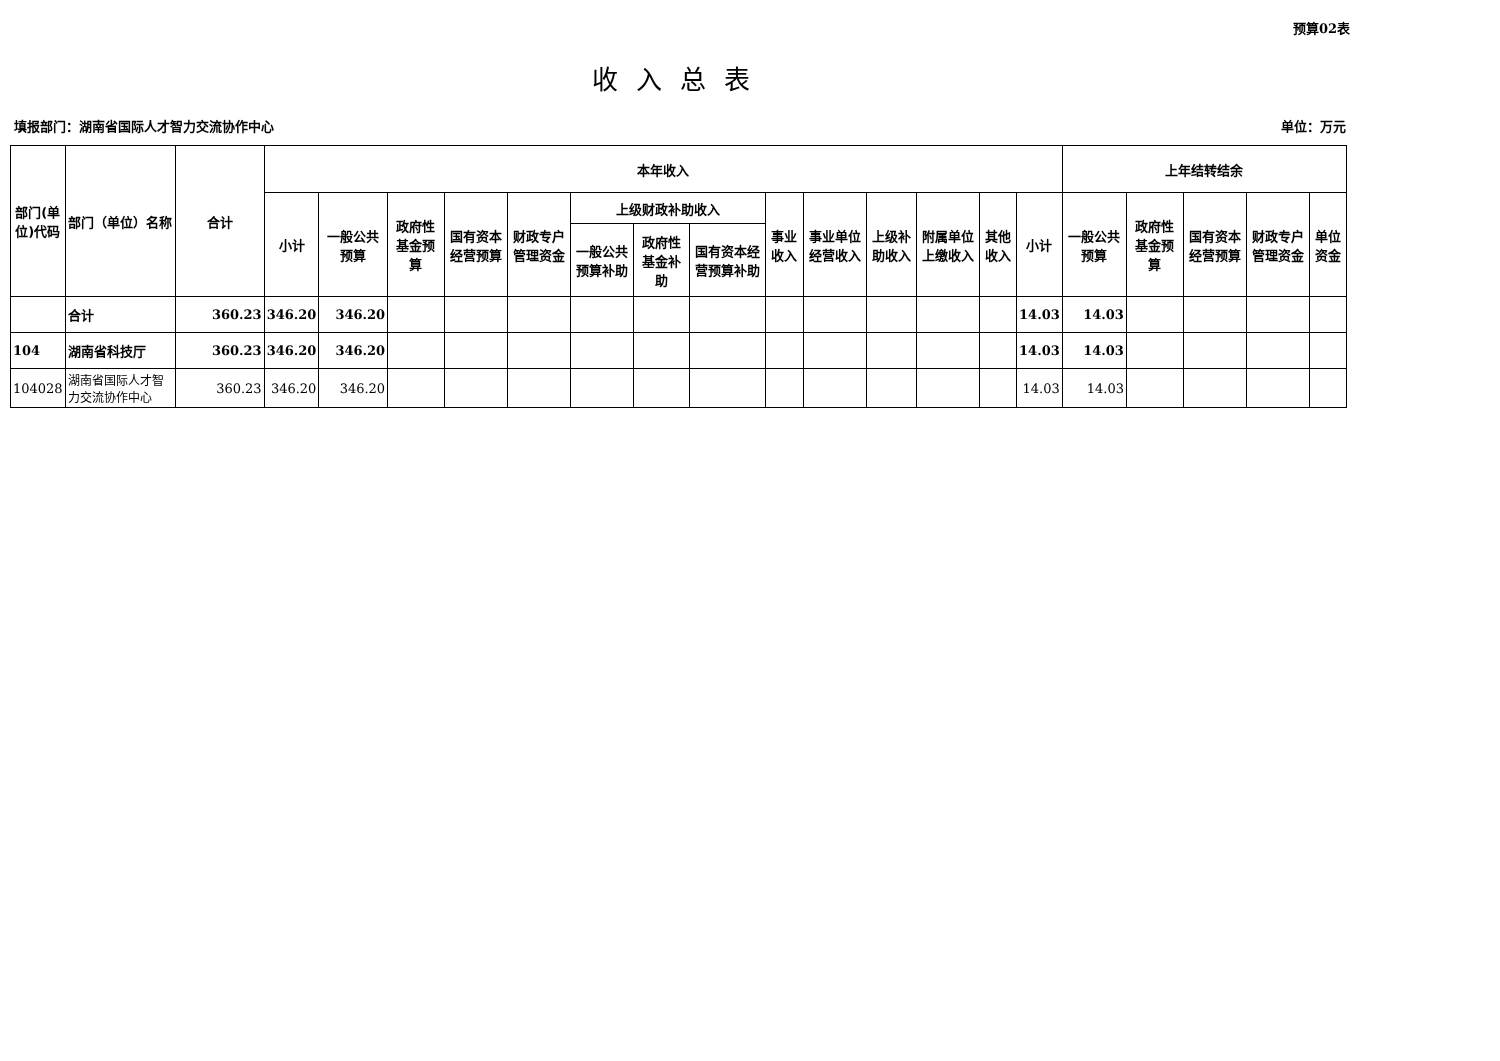预算02表
收入总表
填报部门：湖南省国际人才智力交流协作中心 单位：万元
| 部门(单位)代码 | 部门（单位）名称 | 合计 | 本年收入 | | | | | | | | | | | | | | 上年结转结余 | | | | |
| --- | --- | --- | --- | --- | --- | --- | --- | --- | --- | --- | --- | --- | --- | --- | --- | --- | --- | --- | --- | --- | --- |
| | | | 小计 | 一般公共预算 | 政府性基金预算 | 国有资本经营预算 | 财政专户管理资金 | 上级财政补助收入 | | | 事业收入 | 事业单位经营收入 | 上级补助收入 | 附属单位上缴收入 | 其他收入 | 小计 | 一般公共预算 | 政府性基金预算 | 国有资本经营预算 | 财政专户管理资金 | 单位资金 |
| | | | | | | | | 一般公共预算补助 | 政府性基金补助 | 国有资本经营预算补助 | | | | | | | | | | | |
| | 合计 | 360.23 | 346.20 | 346.20 | | | | | | | | | | | | 14.03 | 14.03 | | | | |
| 104 | 湖南省科技厅 | 360.23 | 346.20 | 346.20 | | | | | | | | | | | | 14.03 | 14.03 | | | | |
| 104028 | 湖南省国际人才智力交流协作中心 | 360.23 | 346.20 | 346.20 | | | | | | | | | | | | 14.03 | 14.03 | | | | |